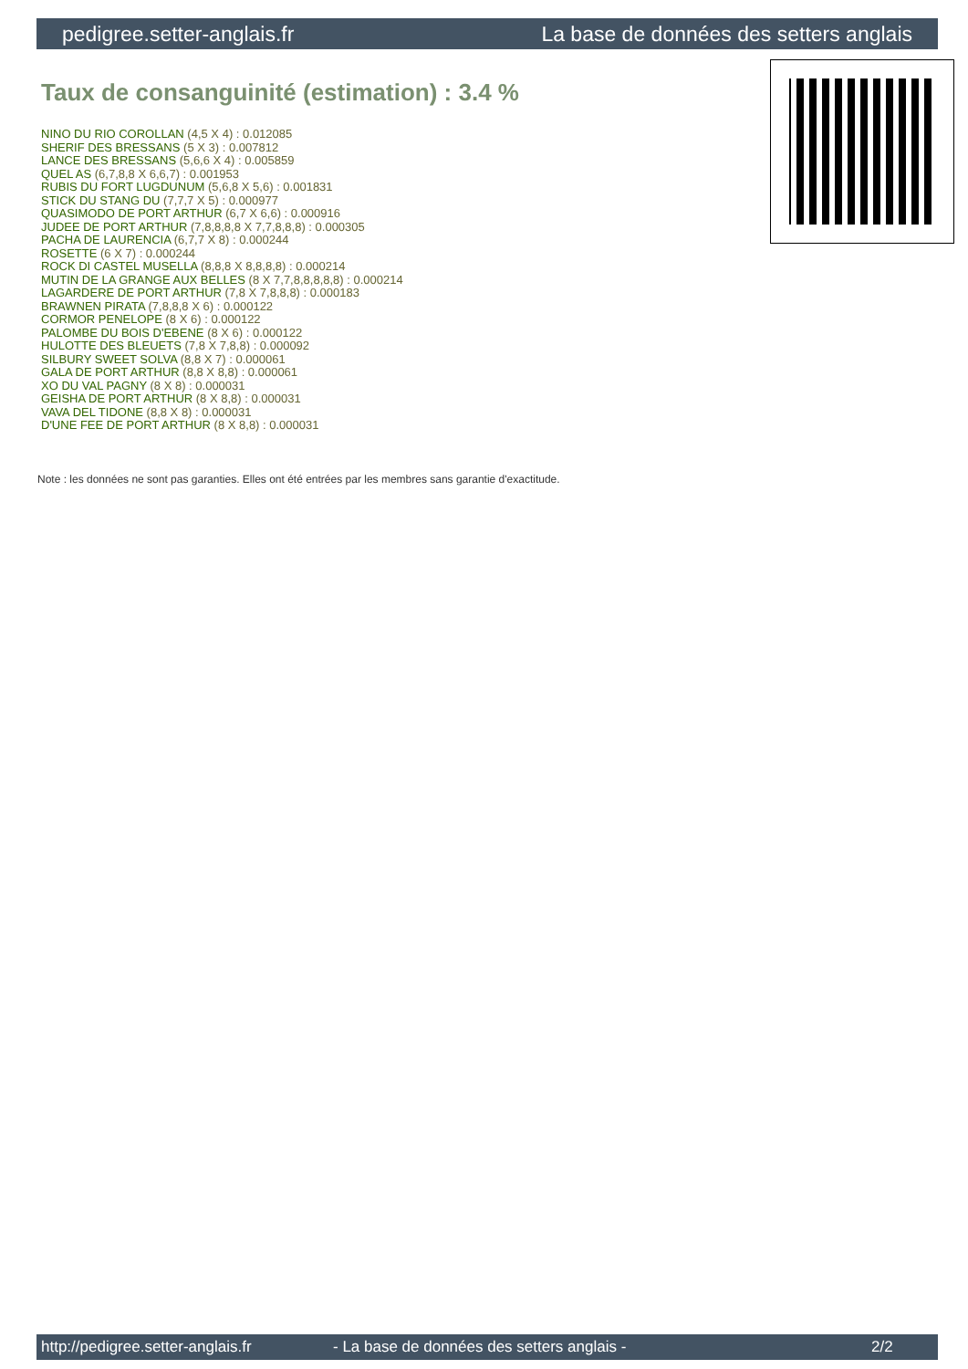pedigree.setter-anglais.fr La base de données des setters anglais
Taux de consanguinité (estimation) : 3.4 %
NINO DU RIO COROLLAN (4,5 X 4) : 0.012085
SHERIF DES BRESSANS (5 X 3) : 0.007812
LANCE DES BRESSANS (5,6,6 X 4) : 0.005859
QUEL AS (6,7,8,8 X 6,6,7) : 0.001953
RUBIS DU FORT LUGDUNUM (5,6,8 X 5,6) : 0.001831
STICK DU STANG DU (7,7,7 X 5) : 0.000977
QUASIMODO DE PORT ARTHUR (6,7 X 6,6) : 0.000916
JUDEE DE PORT ARTHUR (7,8,8,8,8 X 7,7,8,8,8) : 0.000305
PACHA DE LAURENCIA (6,7,7 X 8) : 0.000244
ROSETTE (6 X 7) : 0.000244
ROCK DI CASTEL MUSELLA (8,8,8 X 8,8,8,8) : 0.000214
MUTIN DE LA GRANGE AUX BELLES (8 X 7,7,8,8,8,8,8) : 0.000214
LAGARDERE DE PORT ARTHUR (7,8 X 7,8,8,8) : 0.000183
BRAWNEN PIRATA (7,8,8,8 X 6) : 0.000122
CORMOR PENELOPE (8 X 6) : 0.000122
PALOMBE DU BOIS D'EBENE (8 X 6) : 0.000122
HULOTTE DES BLEUETS (7,8 X 7,8,8) : 0.000092
SILBURY SWEET SOLVA (8,8 X 7) : 0.000061
GALA DE PORT ARTHUR (8,8 X 8,8) : 0.000061
XO DU VAL PAGNY (8 X 8) : 0.000031
GEISHA DE PORT ARTHUR (8 X 8,8) : 0.000031
VAVA DEL TIDONE (8,8 X 8) : 0.000031
D'UNE FEE DE PORT ARTHUR (8 X 8,8) : 0.000031
Note : les données ne sont pas garanties. Elles ont été entrées par les membres sans garantie d'exactitude.
http://pedigree.setter-anglais.fr - La base de données des setters anglais - 2/2